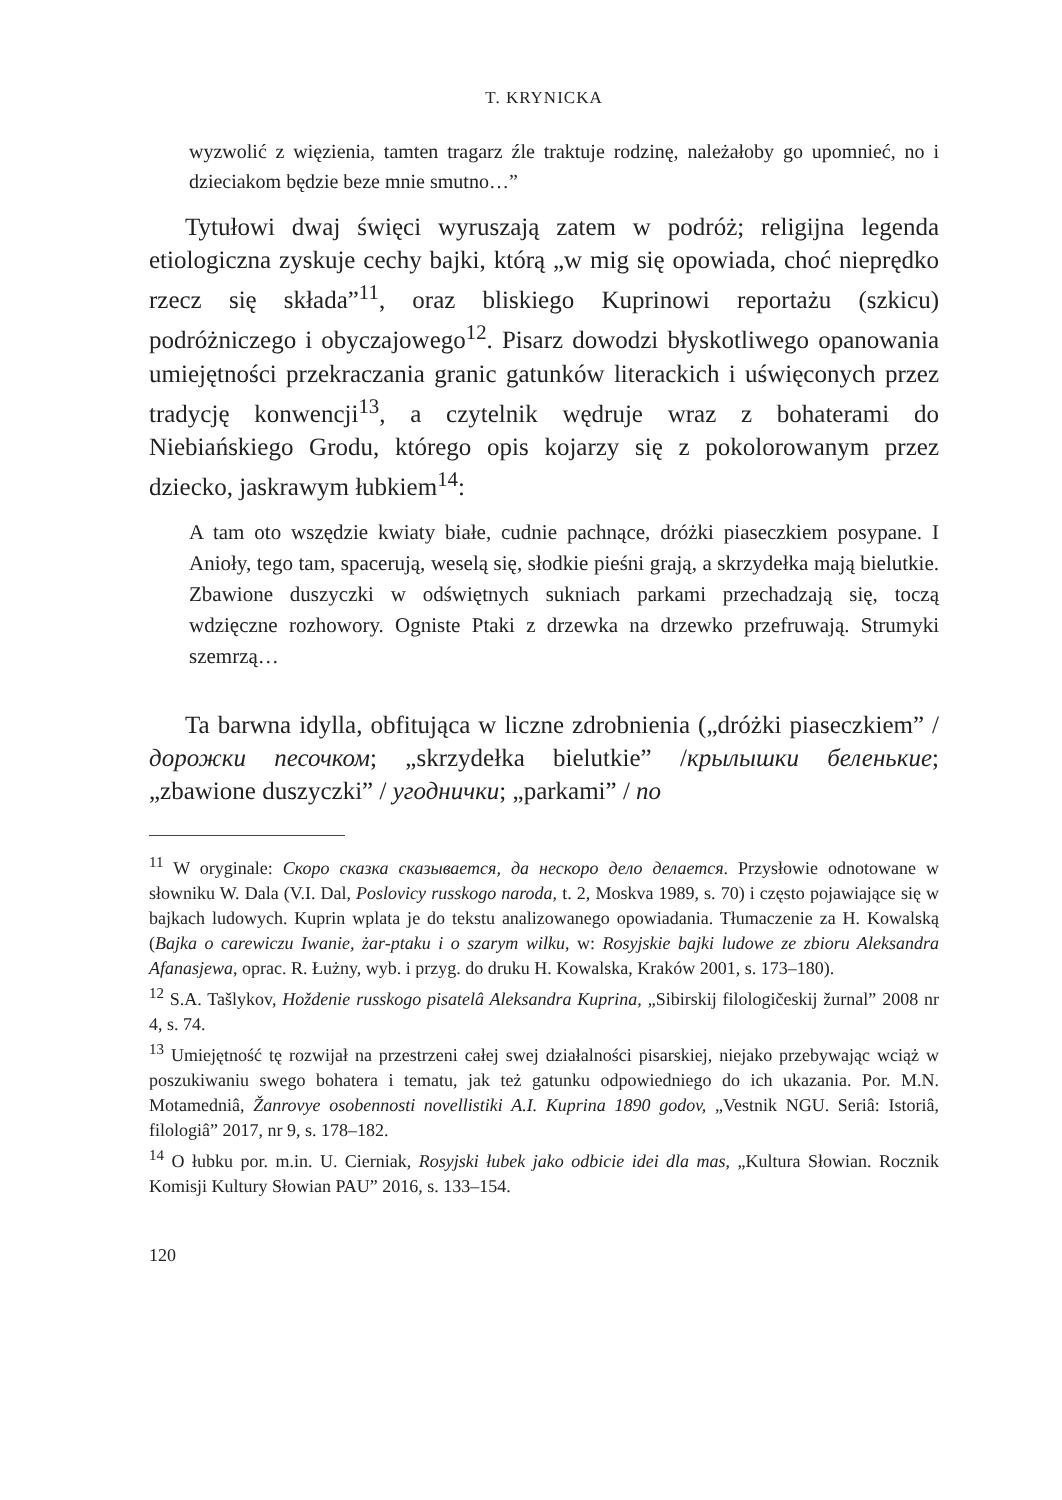T. KRYNICKA
wyzwolić z więzienia, tamten tragarz źle traktuje rodzinę, należałoby go upomnieć, no i dzieciakom będzie beze mnie smutno…”
Tytułowi dwaj święci wyruszają zatem w podróż; religijna legenda etiologiczna zyskuje cechy bajki, którą „w mig się opowiada, choć nieprędko rzecz się składa”<sup>11</sup>, oraz bliskiego Kuprinowi reportażu (szkicu) podróżniczego i obyczajowego<sup>12</sup>. Pisarz dowodzi błyskotliwego opanowania umiejętności przekraczania granic gatunków literackich i uświęconych przez tradycję konwencji<sup>13</sup>, a czytelnik wędruje wraz z bohaterami do Niebiańskiego Grodu, którego opis kojarzy się z pokolorowanym przez dziecko, jaskrawym łubkiem<sup>14</sup>:
A tam oto wszędzie kwiaty białe, cudnie pachnące, dróżki piaseczkiem posypane. I Anioły, tego tam, spacerują, weselą się, słodkie pieśni grają, a skrzydełka mają bielutkie. Zbawione duszyczki w odświętnych sukniach parkami przechadzają się, toczą wdzięczne rozhowory. Ogniste Ptaki z drzewka na drzewko przefruwają. Strumyki szemrzą…
Ta barwna idylla, obfitująca w liczne zdrobnienia („dróżki piaseczkiem” / дорожки песочком; „skrzydełka bielutkie” /крылышки беленькие; „zbawione duszyczki” / угоднички; „parkami” / по
<sup>11</sup> W oryginale: Скоро сказка сказывается, да нескоро дело делается. Przysłowie odnotowane w słowniku W. Dala (V.I. Dal, Poslovicy russkogo naroda, t. 2, Moskva 1989, s. 70) i często pojawiające się w bajkach ludowych. Kuprin wplata je do tekstu analizowanego opowiadania. Tłumaczenie za H. Kowalską (Bajka o carewiczu Iwanie, żar-ptaku i o szarym wilku, w: Rosyjskie bajki ludowe ze zbioru Aleksandra Afanasjewa, oprac. R. Łużny, wyb. i przyg. do druku H. Kowalska, Kraków 2001, s. 173–180).
<sup>12</sup> S.A. Tašlykov, Hoždenie russkogo pisatelâ Aleksandra Kuprina, „Sibirskij filologičeskij žurnal” 2008 nr 4, s. 74.
<sup>13</sup> Umiejętność tę rozwijał na przestrzeni całej swej działalności pisarskiej, niejako przebywając wciąż w poszukiwaniu swego bohatera i tematu, jak też gatunku odpowiedniego do ich ukazania. Por. M.N. Motamedniâ, Žanrovye osobennosti novellistiki A.I. Kuprina 1890 godov, „Vestnik NGU. Seriâ: Istoriâ, filologiâ” 2017, nr 9, s. 178–182.
<sup>14</sup> O łubku por. m.in. U. Cierniak, Rosyjski łubek jako odbicie idei dla mas, „Kultura Słowian. Rocznik Komisji Kultury Słowian PAU” 2016, s. 133–154.
120